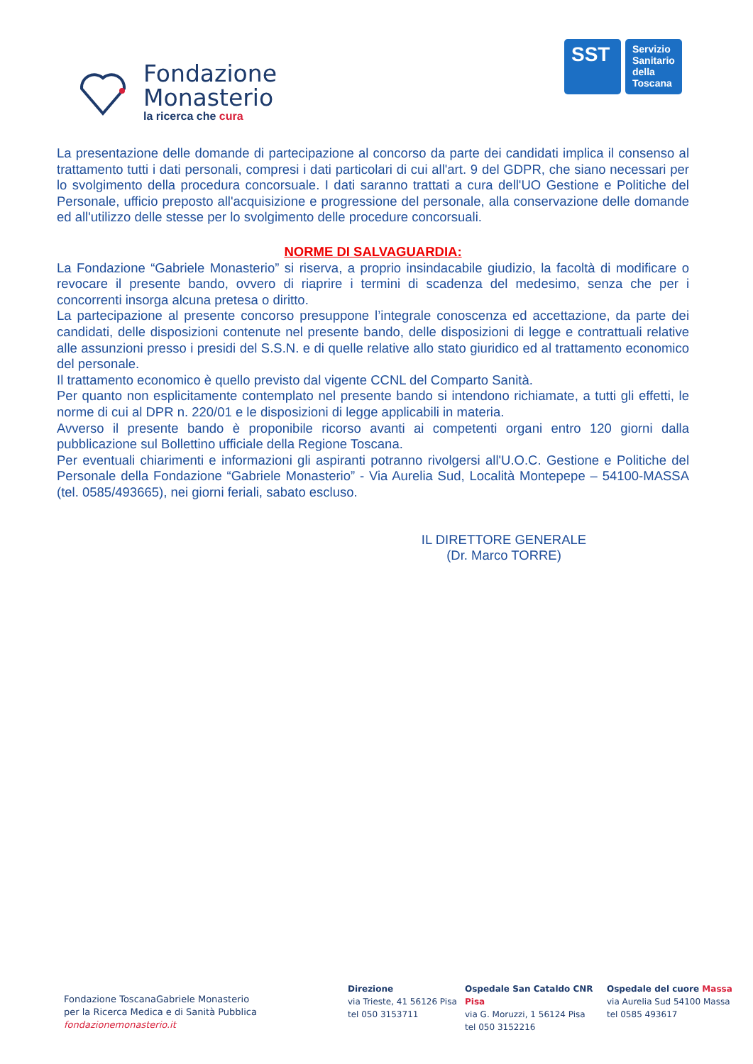Fondazione
Monasterio
la ricerca che cura
SST
Servizio Sanitario della Toscana
La presentazione delle domande di partecipazione al concorso da parte dei candidati implica il consenso al trattamento tutti i dati personali, compresi i dati particolari di cui all'art. 9 del GDPR, che siano necessari per lo svolgimento della procedura concorsuale. I dati saranno trattati a cura dell'UO Gestione e Politiche del Personale, ufficio preposto all'acquisizione e progressione del personale, alla conservazione delle domande ed all'utilizzo delle stesse per lo svolgimento delle procedure concorsuali.
NORME DI SALVAGUARDIA:
La Fondazione “Gabriele Monasterio” si riserva, a proprio insindacabile giudizio, la facoltà di modificare o revocare il presente bando, ovvero di riaprire i termini di scadenza del medesimo, senza che per i concorrenti insorga alcuna pretesa o diritto.
La partecipazione al presente concorso presuppone l’integrale conoscenza ed accettazione, da parte dei candidati, delle disposizioni contenute nel presente bando, delle disposizioni di legge e contrattuali relative alle assunzioni presso i presidi del S.S.N. e di quelle relative allo stato giuridico ed al trattamento economico del personale.
Il trattamento economico è quello previsto dal vigente CCNL del Comparto Sanità.
Per quanto non esplicitamente contemplato nel presente bando si intendono richiamate, a tutti gli effetti, le norme di cui al DPR n. 220/01 e le disposizioni di legge applicabili in materia.
Avverso il presente bando è proponibile ricorso avanti ai competenti organi entro 120 giorni dalla pubblicazione sul Bollettino ufficiale della Regione Toscana.
Per eventuali chiarimenti e informazioni gli aspiranti potranno rivolgersi all'U.O.C. Gestione e Politiche del Personale della Fondazione “Gabriele Monasterio” - Via Aurelia Sud, Località Montepepe – 54100-MASSA (tel. 0585/493665), nei giorni feriali, sabato escluso.
IL DIRETTORE GENERALE
(Dr. Marco TORRE)
Fondazione ToscanaGabriele Monasterio
per la Ricerca Medica e di Sanità Pubblica
fondazionemonasterio.it
Direzione
via Trieste, 41 56126 Pisa
tel 050 3153711
Ospedale San Cataldo CNR Pisa
via G. Moruzzi, 1 56124 Pisa
tel 050 3152216
Ospedale del cuore Massa
via Aurelia Sud 54100 Massa
tel 0585 493617